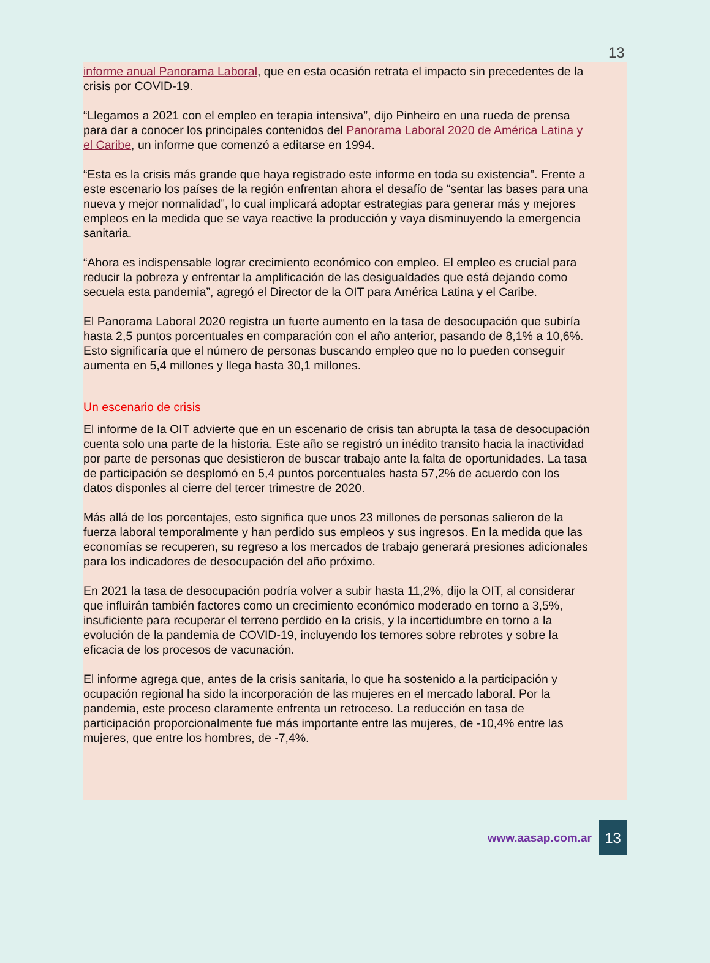13
informe anual Panorama Laboral, que en esta ocasión retrata el impacto sin precedentes de la crisis por COVID-19.
“Llegamos a 2021 con el empleo en terapia intensiva”, dijo Pinheiro en una rueda de prensa para dar a conocer los principales contenidos del Panorama Laboral 2020 de América Latina y el Caribe, un informe que comenzó a editarse en 1994.
“Esta es la crisis más grande que haya registrado este informe en toda su existencia”. Frente a este escenario los países de la región enfrentan ahora el desafío de “sentar las bases para una nueva y mejor normalidad”, lo cual implicará adoptar estrategias para generar más y mejores empleos en la medida que se vaya reactive la producción y vaya disminuyendo la emergencia sanitaria.
“Ahora es indispensable lograr crecimiento económico con empleo. El empleo es crucial para reducir la pobreza y enfrentar la amplificación de las desigualdades que está dejando como secuela esta pandemia”, agregó el Director de la OIT para América Latina y el Caribe.
El Panorama Laboral 2020 registra un fuerte aumento en la tasa de desocupación que subiría hasta 2,5 puntos porcentuales en comparación con el año anterior, pasando de 8,1% a 10,6%. Esto significaría que el número de personas buscando empleo que no lo pueden conseguir aumenta en 5,4 millones y llega hasta 30,1 millones.
Un escenario de crisis
El informe de la OIT advierte que en un escenario de crisis tan abrupta la tasa de desocupación cuenta solo una parte de la historia. Este año se registró un inédito transito hacia la inactividad por parte de personas que desistieron de buscar trabajo ante la falta de oportunidades. La tasa de participación se desplomó en 5,4 puntos porcentuales hasta 57,2% de acuerdo con los datos disponles al cierre del tercer trimestre de 2020.
Más allá de los porcentajes, esto significa que unos 23 millones de personas salieron de la fuerza laboral temporalmente y han perdido sus empleos y sus ingresos. En la medida que las economías se recuperen, su regreso a los mercados de trabajo generará presiones adicionales para los indicadores de desocupación del año próximo.
En 2021 la tasa de desocupación podría volver a subir hasta 11,2%, dijo la OIT, al considerar que influirán también factores como un crecimiento económico moderado en torno a 3,5%, insuficiente para recuperar el terreno perdido en la crisis, y la incertidumbre en torno a la evolución de la pandemia de COVID-19, incluyendo los temores sobre rebrotes y sobre la eficacia de los procesos de vacunación.
El informe agrega que, antes de la crisis sanitaria, lo que ha sostenido a la participación y ocupación regional ha sido la incorporación de las mujeres en el mercado laboral. Por la pandemia, este proceso claramente enfrenta un retroceso. La reducción en tasa de participación proporcionalmente fue más importante entre las mujeres, de -10,4% entre las mujeres, que entre los hombres, de -7,4%.
www.aasap.com.ar 13